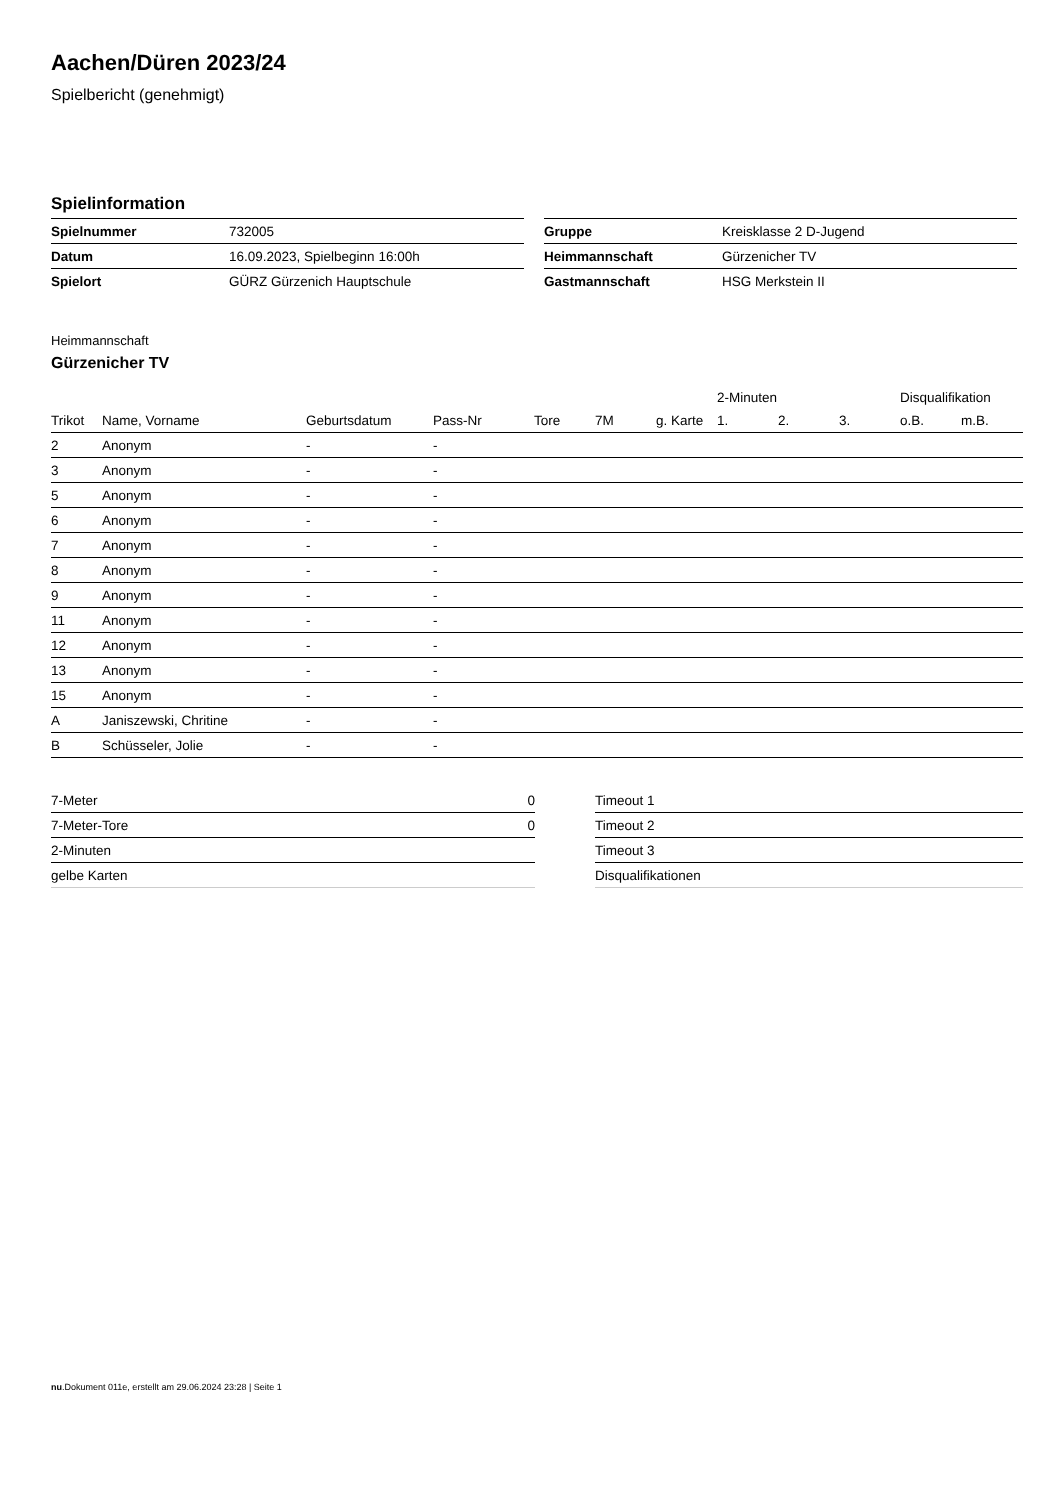Aachen/Düren 2023/24
Spielbericht (genehmigt)
Spielinformation
| Spielnummer | 732005 |
| Datum | 16.09.2023, Spielbeginn 16:00h |
| Spielort | GÜRZ Gürzenich Hauptschule |
| Gruppe | Kreisklasse 2 D-Jugend |
| Heimmannschaft | Gürzenicher TV |
| Gastmannschaft | HSG Merkstein II |
Heimmannschaft
Gürzenicher TV
| | | | | | | | 2-Minuten | | | Disqualifikation | |
| --- | --- | --- | --- | --- | --- | --- | --- | --- | --- | --- | --- |
| Trikot | Name, Vorname | Geburtsdatum | Pass-Nr | Tore | 7M | g. Karte | 1. | 2. | 3. | o.B. | m.B. |
| 2 | Anonym | - | - | | | | | | | | |
| 3 | Anonym | - | - | | | | | | | | |
| 5 | Anonym | - | - | | | | | | | | |
| 6 | Anonym | - | - | | | | | | | | |
| 7 | Anonym | - | - | | | | | | | | |
| 8 | Anonym | - | - | | | | | | | | |
| 9 | Anonym | - | - | | | | | | | | |
| 11 | Anonym | - | - | | | | | | | | |
| 12 | Anonym | - | - | | | | | | | | |
| 13 | Anonym | - | - | | | | | | | | |
| 15 | Anonym | - | - | | | | | | | | |
| A | Janiszewski, Chritine | - | - | | | | | | | | |
| B | Schüsseler, Jolie | - | - | | | | | | | | |
| 7-Meter | 0 |
| 7-Meter-Tore | 0 |
| 2-Minuten | |
| gelbe Karten | |
| Timeout 1 |
| Timeout 2 |
| Timeout 3 |
| Disqualifikationen |
nu.Dokument 011e, erstellt am 29.06.2024 23:28 | Seite 1